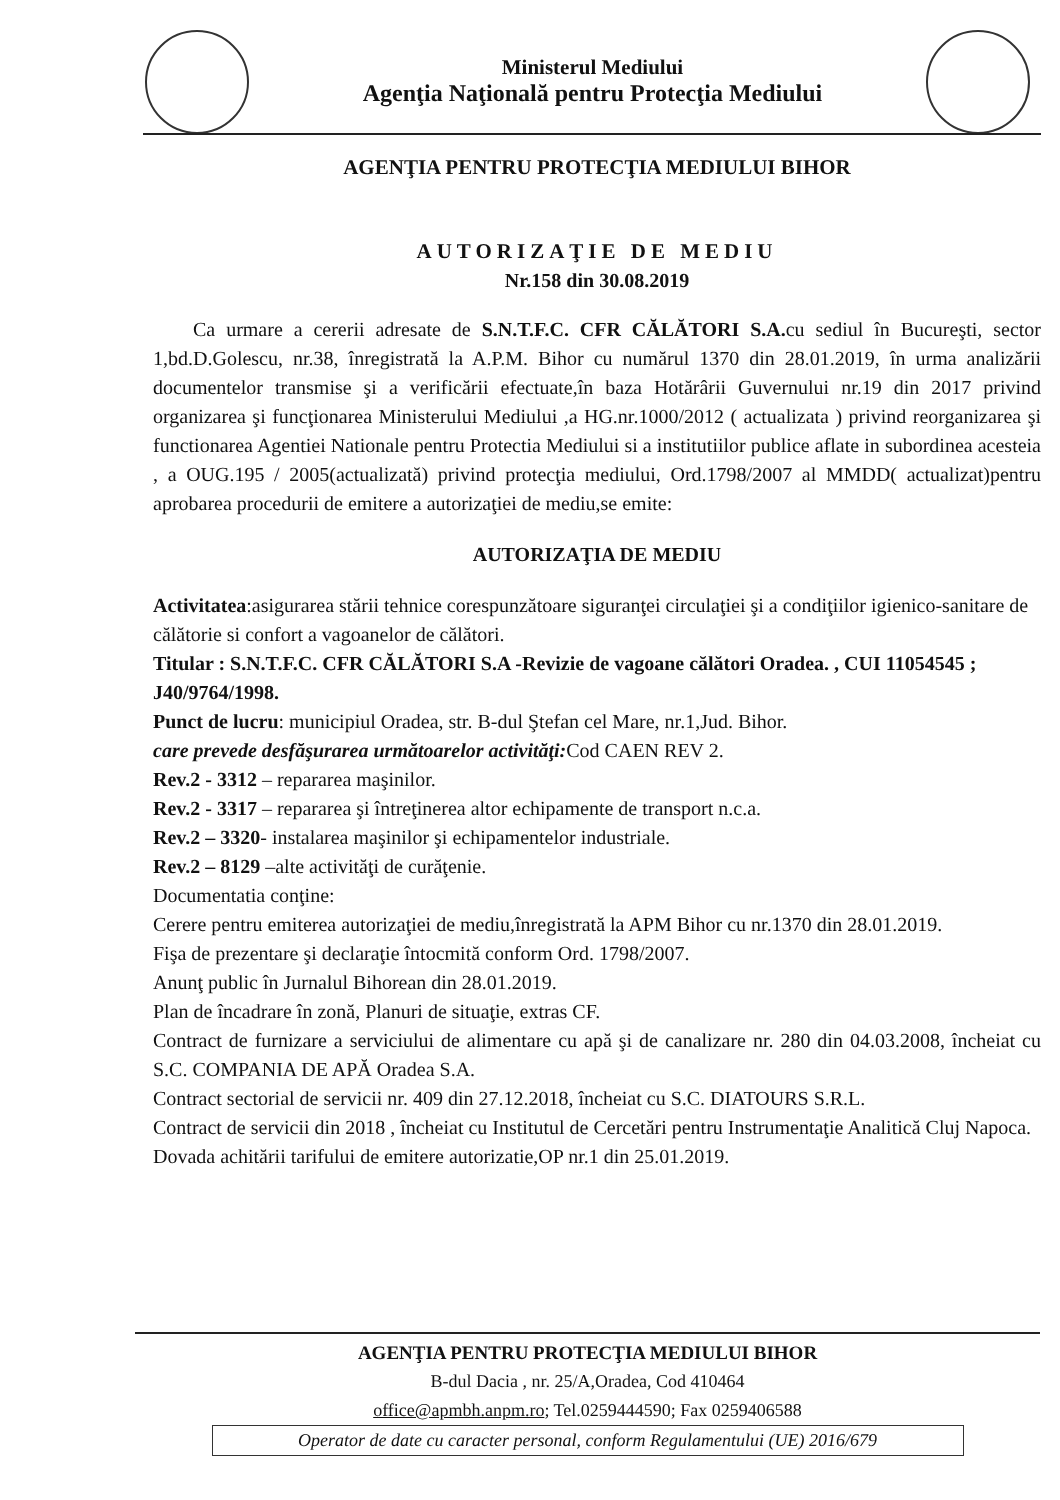Ministerul Mediului
Agenţia Naţională pentru Protecţia Mediului
AGENŢIA PENTRU PROTECŢIA MEDIULUI BIHOR
AUTORIZAŢIE DE MEDIU
Nr.158 din 30.08.2019
Ca urmare a cererii adresate de S.N.T.F.C. CFR CĂLĂTORI S.A. cu sediul în Bucureşti, sector 1,bd.D.Golescu, nr.38, înregistrată la A.P.M. Bihor cu numărul 1370 din 28.01.2019, în urma analizării documentelor transmise şi a verificării efectuate,în baza Hotărârii Guvernului nr.19 din 2017 privind organizarea şi funcţionarea Ministerului Mediului ,a HG.nr.1000/2012 ( actualizata ) privind reorganizarea şi functionarea Agentiei Nationale pentru Protectia Mediului si a institutiilor publice aflate in subordinea acesteia , a OUG.195 / 2005(actualizată) privind protecţia mediului, Ord.1798/2007 al MMDD( actualizat)pentru aprobarea procedurii de emitere a autorizaţiei de mediu,se emite:
AUTORIZAŢIA DE MEDIU
Activitatea:asigurarea stării tehnice corespunzătoare siguranţei circulaţiei şi a condiţiilor igienico-sanitare de călătorie si confort a vagoanelor de călători.
Titular : S.N.T.F.C. CFR CĂLĂTORI S.A -Revizie de vagoane călători Oradea. , CUI 11054545 ; J40/9764/1998.
Punct de lucru: municipiul Oradea, str. B-dul Ştefan cel Mare, nr.1,Jud. Bihor.
care prevede desfăşurarea următoarelor activităţi: Cod CAEN REV 2.
Rev.2 - 3312 – repararea maşinilor.
Rev.2 - 3317 – repararea şi întreţinerea altor echipamente de transport n.c.a.
Rev.2 – 3320- instalarea maşinilor şi echipamentelor industriale.
Rev.2 – 8129 –alte activităţi de curăţenie.
Documentatia conţine:
Cerere pentru emiterea autorizaţiei de mediu,înregistrată la APM Bihor cu nr.1370 din 28.01.2019.
Fişa de prezentare şi declaraţie întocmită conform Ord. 1798/2007.
Anunţ public în Jurnalul Bihorean din 28.01.2019.
Plan de încadrare în zonă, Planuri de situaţie, extras CF.
Contract de furnizare a serviciului de alimentare cu apă şi de canalizare nr. 280 din 04.03.2008, încheiat cu S.C. COMPANIA DE APĂ Oradea S.A.
Contract sectorial de servicii nr. 409 din 27.12.2018, încheiat cu S.C. DIATOURS S.R.L.
Contract de servicii din 2018 , încheiat cu Institutul de Cercetări pentru Instrumentaţie Analitică Cluj Napoca.
Dovada achitării tarifului de emitere autorizatie,OP nr.1 din 25.01.2019.
AGENŢIA PENTRU PROTECŢIA MEDIULUI BIHOR
B-dul Dacia , nr. 25/A,Oradea, Cod 410464
office@apmbh.anpm.ro; Tel.0259444590; Fax 0259406588
Operator de date cu caracter personal, conform Regulamentului (UE) 2016/679